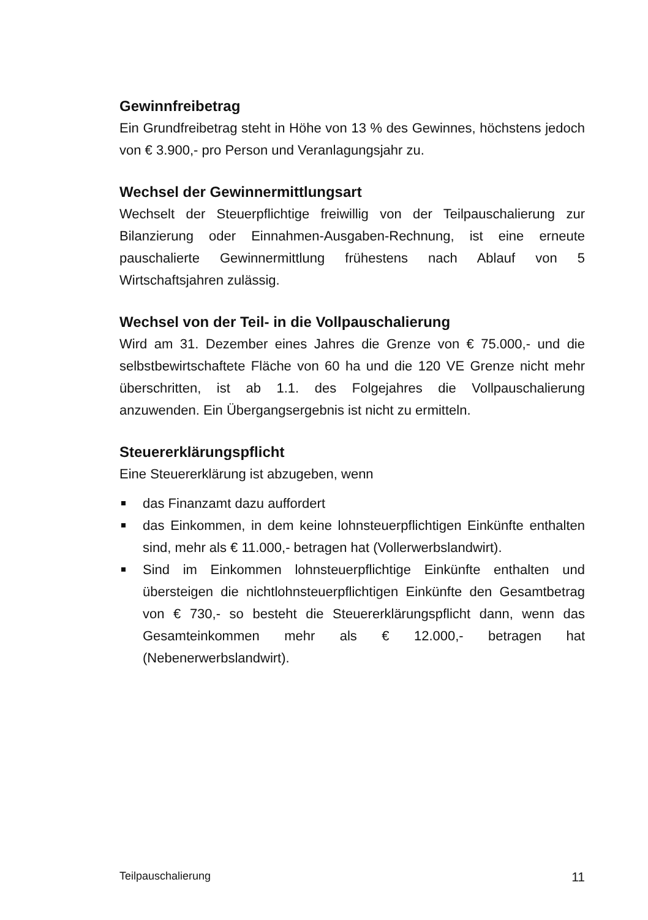Gewinnfreibetrag
Ein Grundfreibetrag steht in Höhe von 13 % des Gewinnes, höchstens jedoch von € 3.900,- pro Person und Veranlagungsjahr zu.
Wechsel der Gewinnermittlungsart
Wechselt der Steuerpflichtige freiwillig von der Teilpauschalierung zur Bilanzierung oder Einnahmen-Ausgaben-Rechnung, ist eine erneute pauschalierte Gewinnermittlung frühestens nach Ablauf von 5 Wirtschaftsjahren zulässig.
Wechsel von der Teil- in die Vollpauschalierung
Wird am 31. Dezember eines Jahres die Grenze von € 75.000,- und die selbstbewirtschaftete Fläche von 60 ha und die 120 VE Grenze nicht mehr überschritten, ist ab 1.1. des Folgejahres die Vollpauschalierung anzuwenden. Ein Übergangsergebnis ist nicht zu ermitteln.
Steuererklärungspflicht
Eine Steuererklärung ist abzugeben, wenn
das Finanzamt dazu auffordert
das Einkommen, in dem keine lohnsteuerpflichtigen Einkünfte enthalten sind, mehr als € 11.000,- betragen hat (Vollerwerbslandwirt).
Sind im Einkommen lohnsteuerpflichtige Einkünfte enthalten und übersteigen die nichtlohnsteuerpflichtigen Einkünfte den Gesamtbetrag von € 730,- so besteht die Steuererklärungspflicht dann, wenn das Gesamteinkommen mehr als € 12.000,- betragen hat (Nebenerwerbslandwirt).
Teilpauschalierung 11